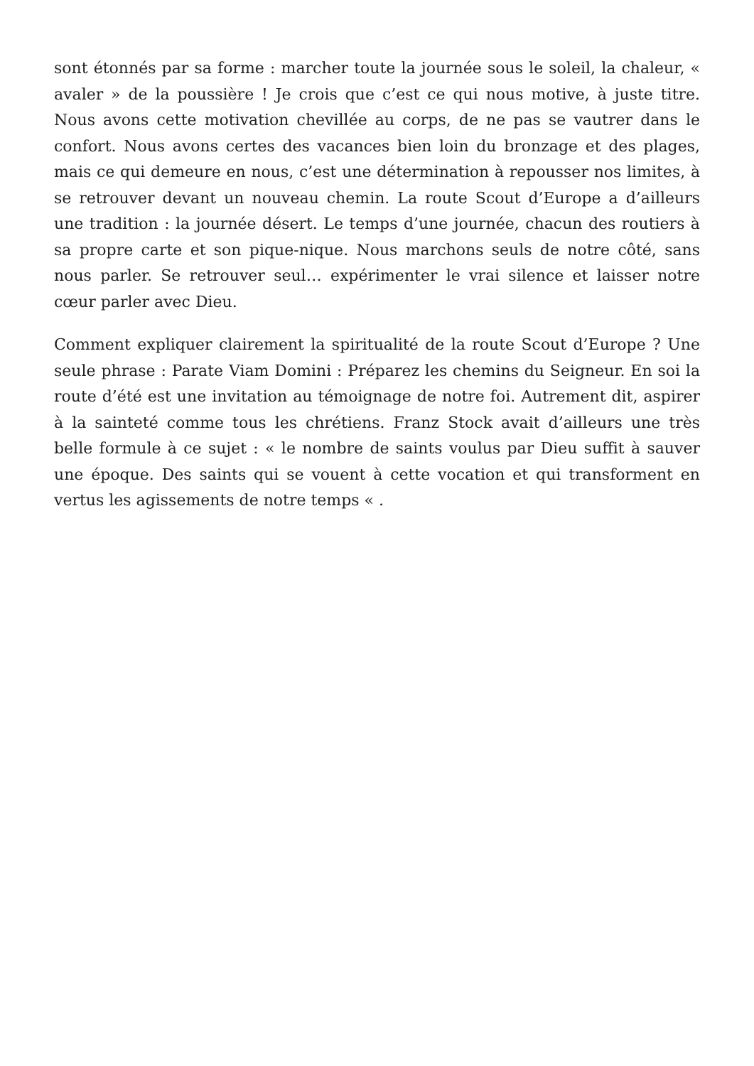sont étonnés par sa forme : marcher toute la journée sous le soleil, la chaleur, « avaler » de la poussière ! Je crois que c’est ce qui nous motive, à juste titre. Nous avons cette motivation chevillée au corps, de ne pas se vautrer dans le confort. Nous avons certes des vacances bien loin du bronzage et des plages, mais ce qui demeure en nous, c’est une détermination à repousser nos limites, à se retrouver devant un nouveau chemin. La route Scout d’Europe a d’ailleurs une tradition : la journée désert. Le temps d’une journée, chacun des routiers à sa propre carte et son pique-nique. Nous marchons seuls de notre côté, sans nous parler. Se retrouver seul… expérimenter le vrai silence et laisser notre cœur parler avec Dieu.
Comment expliquer clairement la spiritualité de la route Scout d’Europe ? Une seule phrase : Parate Viam Domini : Préparez les chemins du Seigneur. En soi la route d’été est une invitation au témoignage de notre foi. Autrement dit, aspirer à la sainteté comme tous les chrétiens. Franz Stock avait d’ailleurs une très belle formule à ce sujet : « le nombre de saints voulus par Dieu suffit à sauver une époque. Des saints qui se vouent à cette vocation et qui transforment en vertus les agissements de notre temps « .